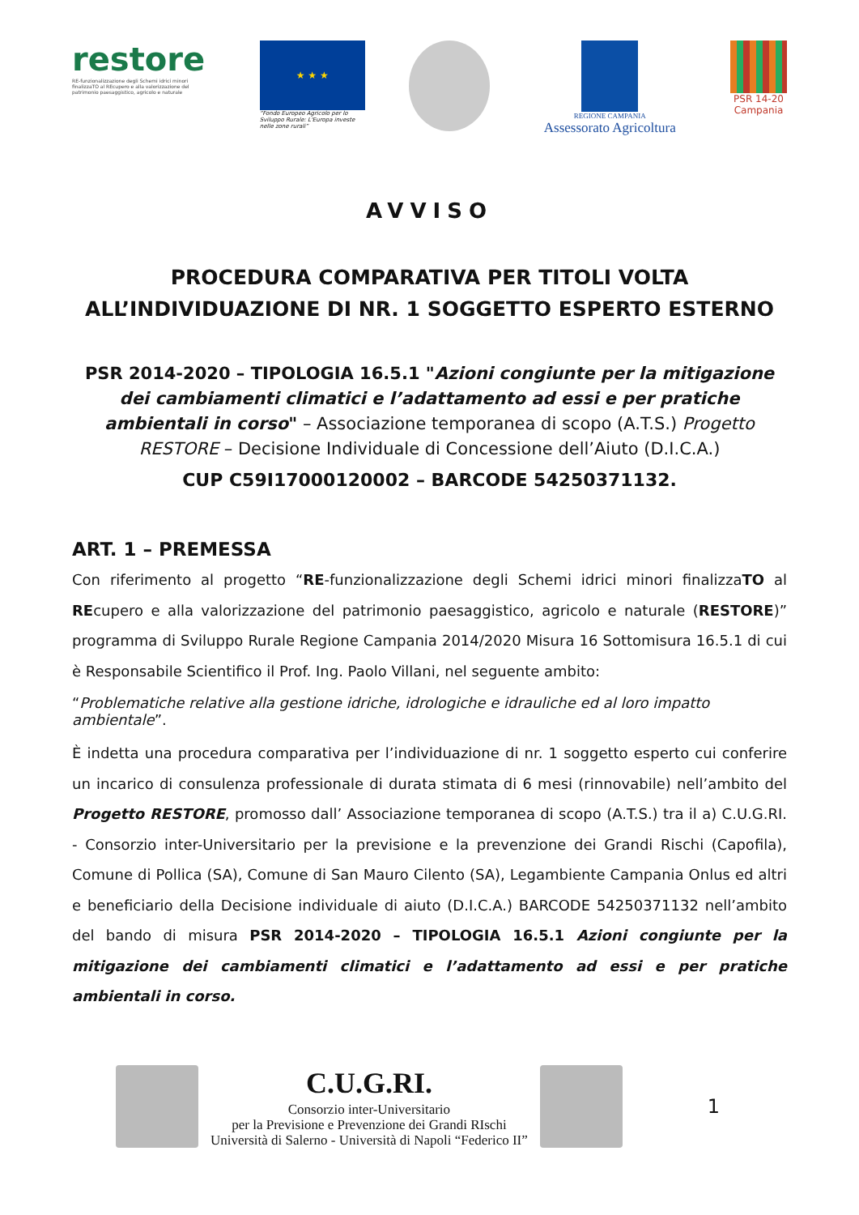restore
RE-funzionalizzazione degli Schemi idrici minori finalizzaTO al REcupero e alla valorizzazione del patrimonio paesaggistico, agricolo e naturale
★ ★ ★
“Fondo Europeo Agricolo per lo Sviluppo Rurale: L'Europa investe nelle zone rurali”
REGIONE CAMPANIA
Assessorato Agricoltura
PSR 14-20
Campania
AVVISO
PROCEDURA COMPARATIVA PER TITOLI VOLTA
ALL’INDIVIDUAZIONE DI NR. 1 SOGGETTO ESPERTO ESTERNO
PSR 2014-2020 – TIPOLOGIA 16.5.1 "Azioni congiunte per la mitigazione dei cambiamenti climatici e l’adattamento ad essi e per pratiche ambientali in corso" – Associazione temporanea di scopo (A.T.S.) Progetto RESTORE – Decisione Individuale di Concessione dell’Aiuto (D.I.C.A.)
CUP C59I17000120002 – BARCODE 54250371132.
ART. 1 – PREMESSA
Con riferimento al progetto “RE-funzionalizzazione degli Schemi idrici minori finalizzaTO al REcupero e alla valorizzazione del patrimonio paesaggistico, agricolo e naturale (RESTORE)” programma di Sviluppo Rurale Regione Campania 2014/2020 Misura 16 Sottomisura 16.5.1 di cui è Responsabile Scientifico il Prof. Ing. Paolo Villani, nel seguente ambito:
“Problematiche relative alla gestione idriche, idrologiche e idrauliche ed al loro impatto ambientale”.
È indetta una procedura comparativa per l’individuazione di nr. 1 soggetto esperto cui conferire un incarico di consulenza professionale di durata stimata di 6 mesi (rinnovabile) nell’ambito del Progetto RESTORE, promosso dall’ Associazione temporanea di scopo (A.T.S.) tra il a) C.U.G.RI. - Consorzio inter-Universitario per la previsione e la prevenzione dei Grandi Rischi (Capofila), Comune di Pollica (SA), Comune di San Mauro Cilento (SA), Legambiente Campania Onlus ed altri e beneficiario della Decisione individuale di aiuto (D.I.C.A.) BARCODE 54250371132 nell’ambito del bando di misura PSR 2014-2020 – TIPOLOGIA 16.5.1 Azioni congiunte per la mitigazione dei cambiamenti climatici e l’adattamento ad essi e per pratiche ambientali in corso.
C.U.G.RI.
Consorzio inter-Universitario
per la Previsione e Prevenzione dei Grandi RIschi
Università di Salerno - Università di Napoli “Federico II”
1